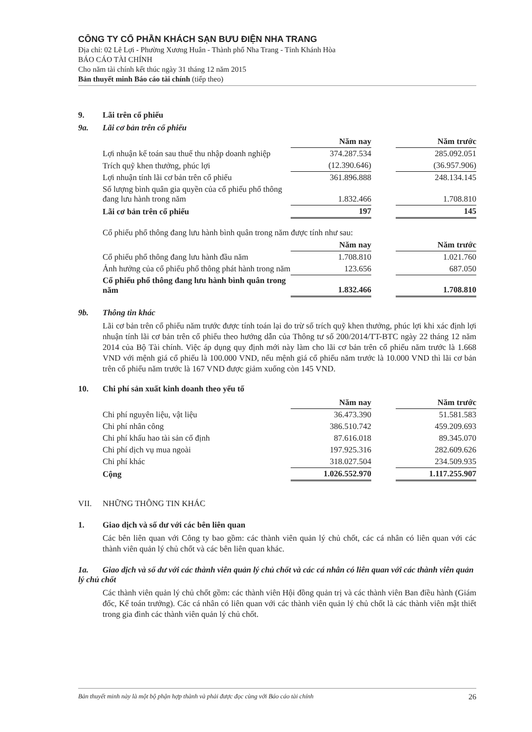CÔNG TY CỔ PHẦN KHÁCH SẠN BƯU ĐIỆN NHA TRANG
Địa chỉ: 02 Lê Lợi - Phường Xương Huân - Thành phố Nha Trang - Tỉnh Khánh Hòa
BÁO CÁO TÀI CHÍNH
Cho năm tài chính kết thúc ngày 31 tháng 12 năm 2015
Bản thuyết minh Báo cáo tài chính (tiếp theo)
9. Lãi trên cổ phiếu
9a. Lãi cơ bản trên cổ phiếu
| | Năm nay | | Năm trước |
| Lợi nhuận kế toán sau thuế thu nhập doanh nghiệp | 374.287.534 | | 285.092.051 |
| Trích quỹ khen thưởng, phúc lợi | (12.390.646) | | (36.957.906) |
| Lợi nhuận tính lãi cơ bản trên cổ phiếu | 361.896.888 | | 248.134.145 |
| Số lượng bình quân gia quyền của cổ phiếu phổ thông đang lưu hành trong năm | 1.832.466 | | 1.708.810 |
| Lãi cơ bản trên cổ phiếu | 197 | | 145 |
Cổ phiếu phổ thông đang lưu hành bình quân trong năm được tính như sau:
| | Năm nay | | Năm trước |
| Cổ phiếu phổ thông đang lưu hành đầu năm | 1.708.810 | | 1.021.760 |
| Ảnh hưởng của cổ phiếu phổ thông phát hành trong năm | 123.656 | | 687.050 |
| Cổ phiếu phổ thông đang lưu hành bình quân trong năm | 1.832.466 | | 1.708.810 |
9b. Thông tin khác
Lãi cơ bản trên cổ phiếu năm trước được tính toán lại do trừ số trích quỹ khen thưởng, phúc lợi khi xác định lợi nhuận tính lãi cơ bản trên cổ phiếu theo hướng dẫn của Thông tư số 200/2014/TT-BTC ngày 22 tháng 12 năm 2014 của Bộ Tài chính. Việc áp dụng quy định mới này làm cho lãi cơ bản trên cổ phiếu năm trước là 1.668 VND với mệnh giá cổ phiếu là 100.000 VND, nếu mệnh giá cổ phiếu năm trước là 10.000 VND thì lãi cơ bản trên cổ phiếu năm trước là 167 VND được giảm xuống còn 145 VND.
10. Chi phí sản xuất kinh doanh theo yếu tố
| | Năm nay | | Năm trước |
| Chi phí nguyên liệu, vật liệu | 36.473.390 | | 51.581.583 |
| Chi phí nhân công | 386.510.742 | | 459.209.693 |
| Chi phí khấu hao tài sản cố định | 87.616.018 | | 89.345.070 |
| Chi phí dịch vụ mua ngoài | 197.925.316 | | 282.609.626 |
| Chi phí khác | 318.027.504 | | 234.509.935 |
| Cộng | 1.026.552.970 | | 1.117.255.907 |
VII. NHỮNG THÔNG TIN KHÁC
1. Giao dịch và số dư với các bên liên quan
Các bên liên quan với Công ty bao gồm: các thành viên quản lý chủ chốt, các cá nhân có liên quan với các thành viên quản lý chủ chốt và các bên liên quan khác.
1a. Giao dịch và số dư với các thành viên quản lý chủ chốt và các cá nhân có liên quan với các thành viên quản lý chủ chốt
Các thành viên quản lý chủ chốt gồm: các thành viên Hội đồng quản trị và các thành viên Ban điều hành (Giám đốc, Kế toán trưởng). Các cá nhân có liên quan với các thành viên quản lý chủ chốt là các thành viên mật thiết trong gia đình các thành viên quản lý chủ chốt.
Bản thuyết minh này là một bộ phận hợp thành và phải được đọc cùng với Báo cáo tài chính 26